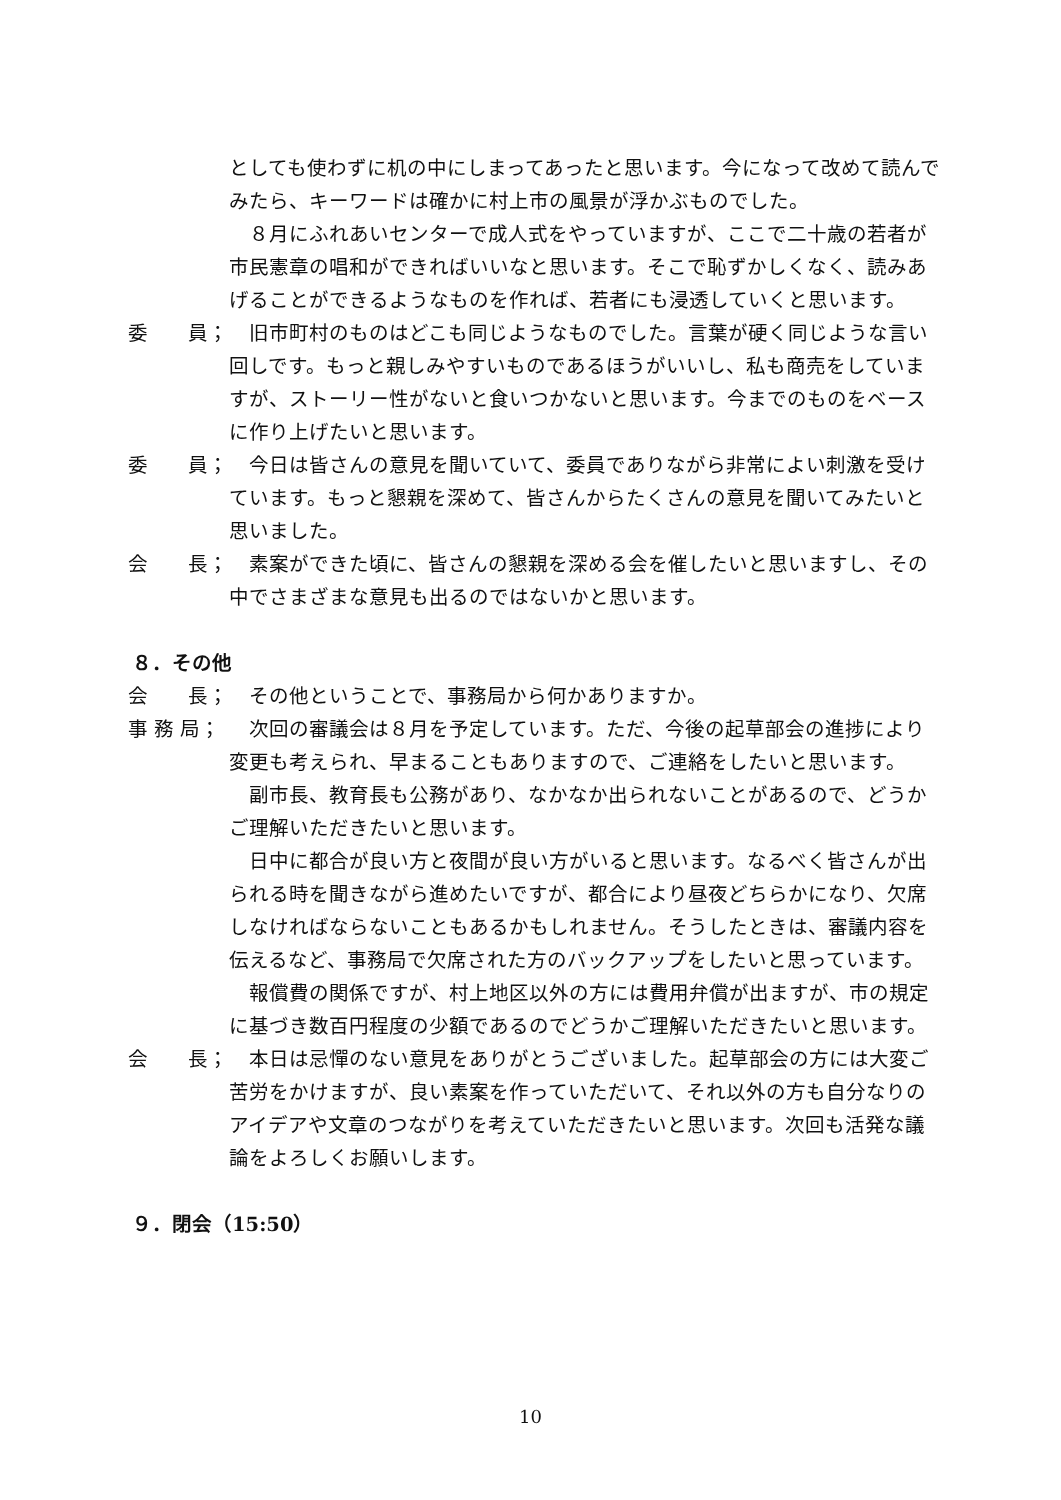としても使わずに机の中にしまってあったと思います。今になって改めて読んでみたら、キーワードは確かに村上市の風景が浮かぶものでした。
　８月にふれあいセンターで成人式をやっていますが、ここで二十歳の若者が市民憲章の唱和ができればいいなと思います。そこで恥ずかしくなく、読みあげることができるようなものを作れば、若者にも浸透していくと思います。
委　　員；
　旧市町村のものはどこも同じようなものでした。言葉が硬く同じような言い回しです。もっと親しみやすいものであるほうがいいし、私も商売をしていますが、ストーリー性がないと食いつかないと思います。今までのものをベースに作り上げたいと思います。
委　　員；
　今日は皆さんの意見を聞いていて、委員でありながら非常によい刺激を受けています。もっと懇親を深めて、皆さんからたくさんの意見を聞いてみたいと思いました。
会　　長；
　素案ができた頃に、皆さんの懇親を深める会を催したいと思いますし、その中でさまざまな意見も出るのではないかと思います。
８．その他
会　　長；
　その他ということで、事務局から何かありますか。
事 務 局；
　次回の審議会は８月を予定しています。ただ、今後の起草部会の進捗により変更も考えられ、早まることもありますので、ご連絡をしたいと思います。
　副市長、教育長も公務があり、なかなか出られないことがあるので、どうかご理解いただきたいと思います。
　日中に都合が良い方と夜間が良い方がいると思います。なるべく皆さんが出られる時を聞きながら進めたいですが、都合により昼夜どちらかになり、欠席しなければならないこともあるかもしれません。そうしたときは、審議内容を伝えるなど、事務局で欠席された方のバックアップをしたいと思っています。
　報償費の関係ですが、村上地区以外の方には費用弁償が出ますが、市の規定に基づき数百円程度の少額であるのでどうかご理解いただきたいと思います。
会　　長；
　本日は忌憚のない意見をありがとうございました。起草部会の方には大変ご苦労をかけますが、良い素案を作っていただいて、それ以外の方も自分なりのアイデアや文章のつながりを考えていただきたいと思います。次回も活発な議論をよろしくお願いします。
９．閉会（15:50）
10